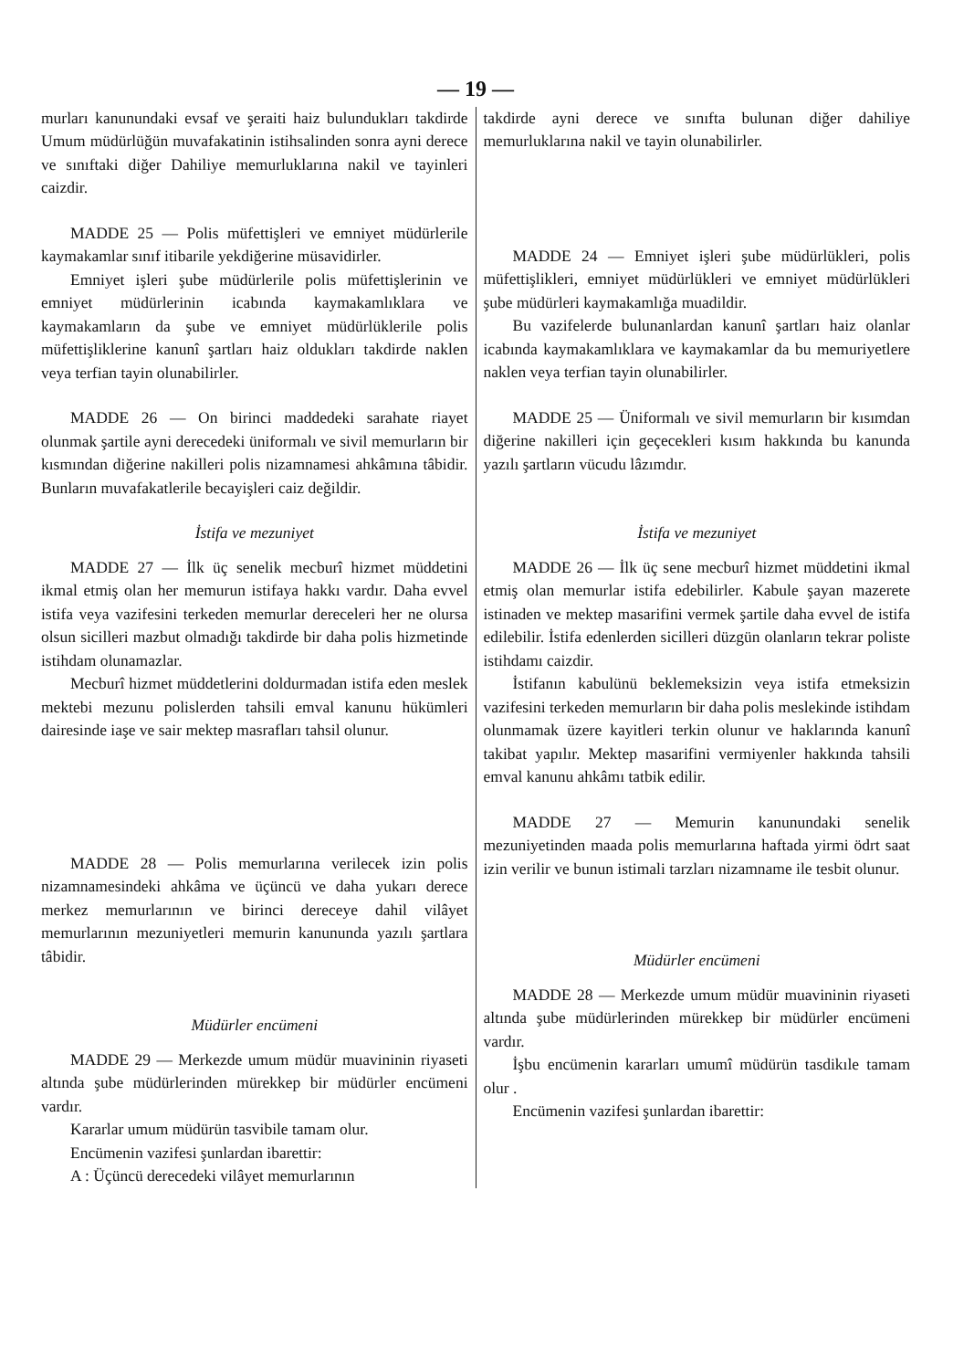— 19 —
murları kanunundaki evsaf ve şeraiti haiz bulundukları takdirde Umum müdürlüğün muvafakatinin istihsalinden sonra ayni derece ve sınıftaki diğer Dahiliye memurluklarına nakil ve tayinleri caizdir.
MADDE 25 — Polis müfettişleri ve emniyet müdürlerile kaymakamlar sınıf itibarile yekdiğerine müsavidirler.
Emniyet işleri şube müdürlerile polis müfettişlerinin ve emniyet müdürlerinin icabında kaymakamlıklara ve kaymakamların da şube ve emniyet müdürlüklerile polis müfettişliklerine kanunî şartları haiz oldukları takdirde naklen veya terfian tayin olunabilirler.
MADDE 26 — On birinci maddedeki sarahate riayet olunmak şartile ayni derecedeki üniformalı ve sivil memurların bir kısmından diğerine nakilleri polis nizamnamesi ahkâmına tâbidir. Bunların muvafakatlerile becayişleri caiz değildir.
İstifa ve mezuniyet
MADDE 27 — İlk üç senelik mecburî hizmet müddetini ikmal etmiş olan her memurun istifaya hakkı vardır. Daha evvel istifa veya vazifesini terkeden memurlar dereceleri her ne olursa olsun sicilleri mazbut olmadığı takdirde bir daha polis hizmetinde istihdam olunamazlar.
Mecburî hizmet müddetlerini doldurmadan istifa eden meslek mektebi mezunu polislerden tahsili emval kanunu hükümleri dairesinde iaşe ve sair mektep masrafları tahsil olunur.
MADDE 28 — Polis memurlarına verilecek izin polis nizamnamesindeki ahkâma ve üçüncü ve daha yukarı derece merkez memurlarının ve birinci dereceye dahil vilâyet memurlarının mezuniyetleri memurin kanununda yazılı şartlara tâbidir.
Müdürler encümeni
MADDE 29 — Merkezde umum müdür muavininin riyaseti altında şube müdürlerinden mürekkep bir müdürler encümeni vardır.
Kararlar umum müdürün tasvibile tamam olur.
Encümenin vazifesi şunlardan ibarettir:
A : Üçüncü derecedeki vilâyet memurlarının
takdirde ayni derece ve sınıfta bulunan diğer dahiliye memurluklarına nakil ve tayin olunabilirler.
MADDE 24 — Emniyet işleri şube müdürlükleri, polis müfettişlikleri, emniyet müdürlükleri ve emniyet müdürlükleri şube müdürleri kaymakamlığa muadildir.
Bu vazifelerde bulunanlardan kanunî şartları haiz olanlar icabında kaymakamlıklara ve kaymakamlar da bu memuriyetlere naklen veya terfian tayin olunabilirler.
MADDE 25 — Üniformalı ve sivil memurların bir kısımdan diğerine nakilleri için geçecekleri kısım hakkında bu kanunda yazılı şartların vücudu lâzımdır.
İstifa ve mezuniyet
MADDE 26 — İlk üç sene mecburî hizmet müddetini ikmal etmiş olan memurlar istifa edebilirler. Kabule şayan mazerete istinaden ve mektep masarifini vermek şartile daha evvel de istifa edilebilir. İstifa edenlerden sicilleri düzgün olanların tekrar poliste istihdamı caizdir.
İstifanın kabulünü beklemeksizin veya istifa etmeksizin vazifesini terkeden memurların bir daha polis meslekinde istihdam olunmamak üzere kayitleri terkin olunur ve haklarında kanunî takibat yapılır. Mektep masarifini vermiyenler hakkında tahsili emval kanunu ahkâmı tatbik edilir.
MADDE 27 — Memurin kanunundaki senelik mezuniyetinden maada polis memurlarına haftada yirmi ödrt saat izin verilir ve bunun istimali tarzları nizamname ile tesbit olunur.
Müdürler encümeni
MADDE 28 — Merkezde umum müdür muavininin riyaseti altında şube müdürlerinden mürekkep bir müdürler encümeni vardır.
İşbu encümenin kararları umumî müdürün tasdikıle tamam olur .
Encümenin vazifesi şunlardan ibarettir: